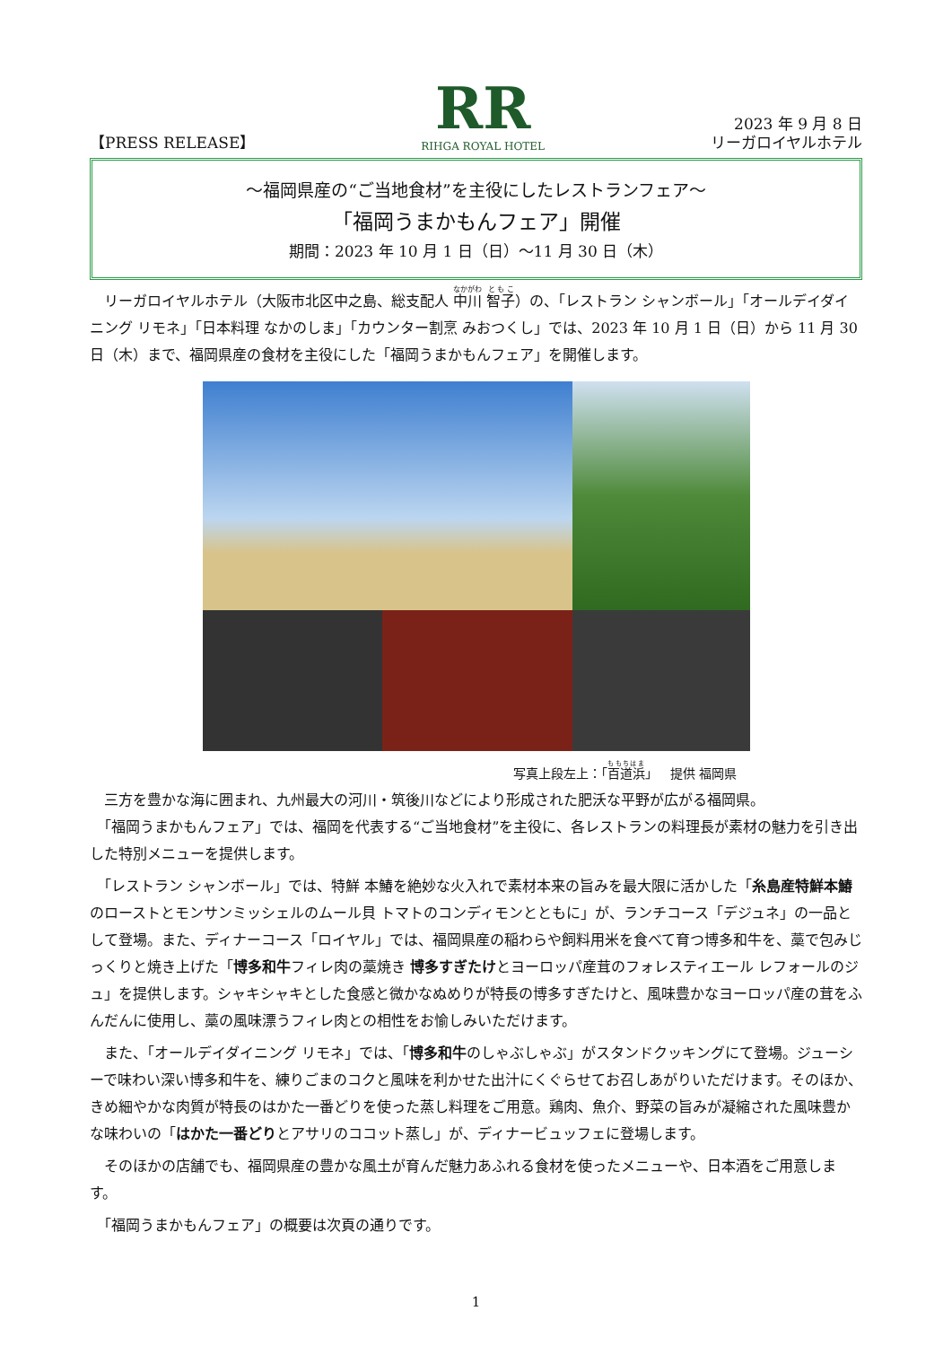【PRESS RELEASE】
RR
RIHGA ROYAL HOTEL
2023 年 9 月 8 日
リーガロイヤルホテル
～福岡県産の“ご当地食材”を主役にしたレストランフェア～
「福岡うまかもんフェア」開催
期間：2023 年 10 月 1 日（日）～11 月 30 日（木）
　リーガロイヤルホテル（大阪市北区中之島、総支配人 中川 智子）の、「レストラン シャンボール」「オールデイダイニング リモネ」「日本料理 なかのしま」「カウンター割烹 みおつくし」では、2023 年 10 月 1 日（日）から 11 月 30 日（木）まで、福岡県産の食材を主役にした「福岡うまかもんフェア」を開催します。
写真上段左上：「百道浜」　提供 福岡県
　三方を豊かな海に囲まれ、九州最大の河川・筑後川などにより形成された肥沃な平野が広がる福岡県。
　「福岡うまかもんフェア」では、福岡を代表する“ご当地食材”を主役に、各レストランの料理長が素材の魅力を引き出した特別メニューを提供します。
　「レストラン シャンボール」では、特鮮 本鰆を絶妙な火入れで素材本来の旨みを最大限に活かした「糸島産特鮮本鰆のローストとモンサンミッシェルのムール貝 トマトのコンディモンとともに」が、ランチコース「デジュネ」の一品として登場。また、ディナーコース「ロイヤル」では、福岡県産の稲わらや飼料用米を食べて育つ博多和牛を、藁で包みじっくりと焼き上げた「博多和牛フィレ肉の藁焼き 博多すぎたけとヨーロッパ産茸のフォレスティエール レフォールのジュ」を提供します。シャキシャキとした食感と微かなぬめりが特長の博多すぎたけと、風味豊かなヨーロッパ産の茸をふんだんに使用し、藁の風味漂うフィレ肉との相性をお愉しみいただけます。
　また、「オールデイダイニング リモネ」では、「博多和牛のしゃぶしゃぶ」がスタンドクッキングにて登場。ジューシーで味わい深い博多和牛を、練りごまのコクと風味を利かせた出汁にくぐらせてお召しあがりいただけます。そのほか、きめ細やかな肉質が特長のはかた一番どりを使った蒸し料理をご用意。鶏肉、魚介、野菜の旨みが凝縮された風味豊かな味わいの「はかた一番どりとアサリのココット蒸し」が、ディナービュッフェに登場します。
　そのほかの店舗でも、福岡県産の豊かな風土が育んだ魅力あふれる食材を使ったメニューや、日本酒をご用意します。
　「福岡うまかもんフェア」の概要は次頁の通りです。
1